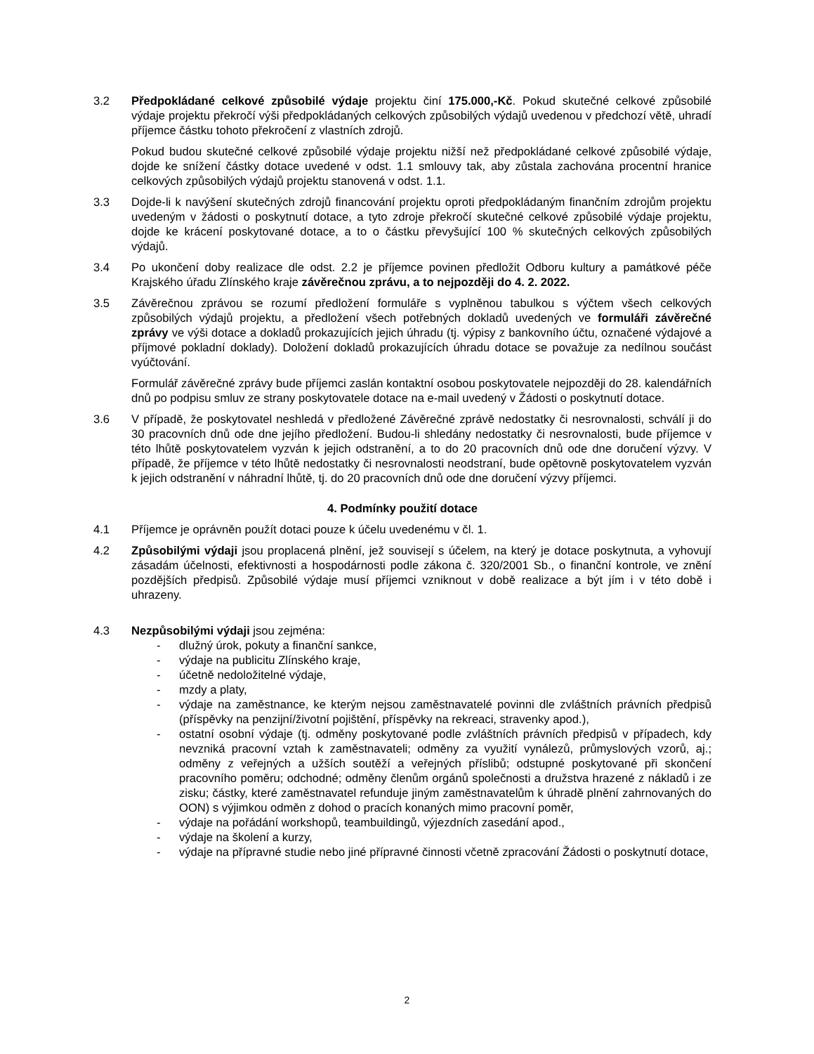3.2 Předpokládané celkové způsobilé výdaje projektu činí 175.000,-Kč. Pokud skutečné celkové způsobilé výdaje projektu překročí výši předpokládaných celkových způsobilých výdajů uvedenou v předchozí větě, uhradí příjemce částku tohoto překročení z vlastních zdrojů.
Pokud budou skutečné celkové způsobilé výdaje projektu nižší než předpokládané celkové způsobilé výdaje, dojde ke snížení částky dotace uvedené v odst. 1.1 smlouvy tak, aby zůstala zachována procentní hranice celkových způsobilých výdajů projektu stanovená v odst. 1.1.
3.3 Dojde-li k navýšení skutečných zdrojů financování projektu oproti předpokládaným finančním zdrojům projektu uvedeným v žádosti o poskytnutí dotace, a tyto zdroje překročí skutečné celkové způsobilé výdaje projektu, dojde ke krácení poskytované dotace, a to o částku převyšující 100 % skutečných celkových způsobilých výdajů.
3.4 Po ukončení doby realizace dle odst. 2.2 je příjemce povinen předložit Odboru kultury a památkové péče Krajského úřadu Zlínského kraje závěrečnou zprávu, a to nejpozději do 4. 2. 2022.
3.5 Závěrečnou zprávou se rozumí předložení formuláře s vyplněnou tabulkou s výčtem všech celkových způsobilých výdajů projektu, a předložení všech potřebných dokladů uvedených ve formuláři závěrečné zprávy ve výši dotace a dokladů prokazujících jejich úhradu (tj. výpisy z bankovního účtu, označené výdajové a příjmové pokladní doklady). Doložení dokladů prokazujících úhradu dotace se považuje za nedílnou součást vyúčtování.
Formulář závěrečné zprávy bude příjemci zaslán kontaktní osobou poskytovatele nejpozději do 28. kalendářních dnů po podpisu smluv ze strany poskytovatele dotace na e-mail uvedený v Žádosti o poskytnutí dotace.
3.6 V případě, že poskytovatel neshledá v předložené Závěrečné zprávě nedostatky či nesrovnalosti, schválí ji do 30 pracovních dnů ode dne jejího předložení. Budou-li shledány nedostatky či nesrovnalosti, bude příjemce v této lhůtě poskytovatelem vyzván k jejich odstranění, a to do 20 pracovních dnů ode dne doručení výzvy. V případě, že příjemce v této lhůtě nedostatky či nesrovnalosti neodstraní, bude opětovně poskytovatelem vyzván k jejich odstranění v náhradní lhůtě, tj. do 20 pracovních dnů ode dne doručení výzvy příjemci.
4. Podmínky použití dotace
4.1 Příjemce je oprávněn použít dotaci pouze k účelu uvedenému v čl. 1.
4.2 Způsobilými výdaji jsou proplacená plnění, jež souvisejí s účelem, na který je dotace poskytnuta, a vyhovují zásadám účelnosti, efektivnosti a hospodárnosti podle zákona č. 320/2001 Sb., o finanční kontrole, ve znění pozdějších předpisů. Způsobilé výdaje musí příjemci vzniknout v době realizace a být jím i v této době i uhrazeny.
4.3 Nezpůsobilými výdaji jsou zejména:
- dlužný úrok, pokuty a finanční sankce,
- výdaje na publicitu Zlínského kraje,
- účetně nedoložitelné výdaje,
- mzdy a platy,
- výdaje na zaměstnance, ke kterým nejsou zaměstnavatelé povinni dle zvláštních právních předpisů (příspěvky na penzijní/životní pojištění, příspěvky na rekreaci, stravenky apod.),
- ostatní osobní výdaje (tj. odměny poskytované podle zvláštních právních předpisů v případech, kdy nevzniká pracovní vztah k zaměstnavateli; odměny za využití vynálezů, průmyslových vzorů, aj.; odměny z veřejných a užších soutěží a veřejných příslibů; odstupné poskytované při skončení pracovního poměru; odchodné; odměny členům orgánů společnosti a družstva hrazené z nákladů i ze zisku; částky, které zaměstnavatel refunduje jiným zaměstnavatelům k úhradě plnění zahrnovaných do OON) s výjimkou odměn z dohod o pracích konaných mimo pracovní poměr,
- výdaje na pořádání workshopů, teambuildingů, výjezdních zasedání apod.,
- výdaje na školení a kurzy,
- výdaje na přípravné studie nebo jiné přípravné činnosti včetně zpracování Žádosti o poskytnutí dotace,
2